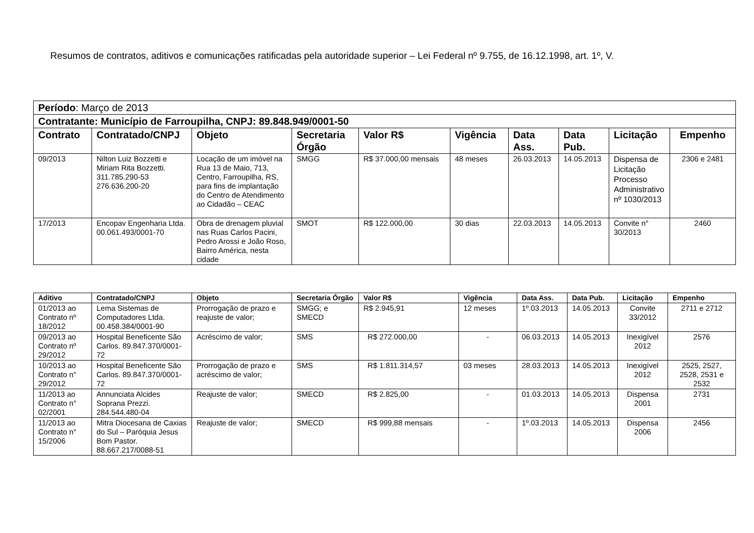Resumos de contratos, aditivos e comunicações ratificadas pela autoridade superior – Lei Federal nº 9.755, de 16.12.1998, art. 1º, V.
| Período : Março de 2013 | | | | | | | | | |
| Contratante: Município de Farroupilha, CNPJ: 89.848.949/0001-50 | | | | | | | | | |
| Contrato | Contratado/CNPJ | Objeto | Secretaria Órgão | Valor R$ | Vigência | Data Ass. | Data Pub. | Licitação | Empenho |
| 09/2013 | Nilton Luiz Bozzetti e Miriam Rita Bozzetti. 311.785.290-53 276.636.200-20 | Locação de um imóvel na Rua 13 de Maio, 713, Centro, Farroupilha, RS, para fins de implantação do Centro de Atendimento ao Cidadão – CEAC | SMGG | R$ 37.000,00 mensais | 48 meses | 26.03.2013 | 14.05.2013 | Dispensa de Licitação Processo Administrativo nº 1030/2013 | 2306 e 2481 |
| 17/2013 | Encopav Engenharia Ltda. 00.061.493/0001-70 | Obra de drenagem pluvial nas Ruas Carlos Pacini, Pedro Arossi e João Roso, Bairro América, nesta cidade | SMOT | R$ 122.000,00 | 30 dias | 22.03.2013 | 14.05.2013 | Convite n° 30/2013 | 2460 |
| Aditivo | Contratado/CNPJ | Objeto | Secretaria Órgão | Valor R$ | Vigência | Data Ass. | Data Pub. | Licitação | Empenho |
| --- | --- | --- | --- | --- | --- | --- | --- | --- | --- |
| 01/2013 ao Contrato nº 18/2012 | Lema Sistemas de Computadores Ltda. 00.458.384/0001-90 | Prorrogação de prazo e reajuste de valor; | SMGG; e SMECD | R$ 2.945,91 | 12 meses | 1º.03.2013 | 14.05.2013 | Convite 33/2012 | 2711 e 2712 |
| 09/2013 ao Contrato nº 29/2012 | Hospital Beneficente São Carlos. 89.847.370/0001-72 | Acréscimo de valor; | SMS | R$ 272.000,00 | - | 06.03.2013 | 14.05.2013 | Inexigível 2012 | 2576 |
| 10/2013 ao Contrato n° 29/2012 | Hospital Beneficente São Carlos. 89.847.370/0001-72 | Prorrogação de prazo e acréscimo de valor; | SMS | R$ 1.811.314,57 | 03 meses | 28.03.2013 | 14.05.2013 | Inexigível 2012 | 2525, 2527, 2528, 2531 e 2532 |
| 11/2013 ao Contrato n° 02/2001 | Annunciata Alcides Soprana Prezzi. 284.544.480-04 | Reajuste de valor; | SMECD | R$ 2.825,00 | - | 01.03.2013 | 14.05.2013 | Dispensa 2001 | 2731 |
| 11/2013 ao Contrato n° 15/2006 | Mitra Diocesana de Caxias do Sul – Paróquia Jesus Bom Pastor. 88.667.217/0088-51 | Reajuste de valor; | SMECD | R$ 999,88 mensais | - | 1º.03.2013 | 14.05.2013 | Dispensa 2006 | 2456 |